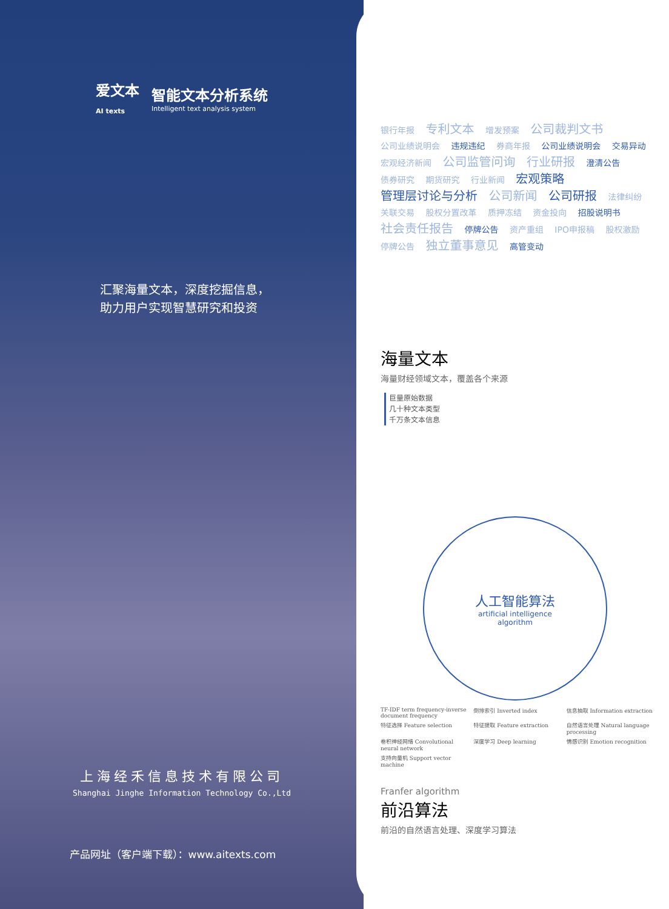爱文本
AI texts
智能文本分析系统
Intelligent text analysis system
汇聚海量文本，深度挖掘信息，
助力用户实现智慧研究和投资
上海经禾信息技术有限公司
Shanghai Jinghe Information Technology Co.,Ltd
产品网址（客户端下载）：www.aitexts.com
银行年报 专利文本 增发预案 公司裁判文书 公司业绩说明会 违规违纪 券商年报 公司业绩说明会 交易异动 宏观经济新闻 公司监管问询 行业研报 澄清公告 债券研究 期货研究 行业新闻 宏观策略 管理层讨论与分析 公司新闻 公司研报 法律纠纷 关联交易 股权分置改革 质押冻结 资金投向 招股说明书 社会责任报告 停牌公告 资产重组 IPO申报稿 股权激励 停牌公告 独立董事意见 高管变动
海量文本
海量财经领域文本，覆盖各个来源
巨量原始数据
几十种文本类型
千万条文本信息
人工智能算法
artificial intelligence
algorithm
TF-IDF term frequency-inverse document frequency
倒排索引 Inverted index
信息抽取 Information extraction
特征选择 Feature selection
特征提取 Feature extraction
自然语言处理 Natural language processing
卷积神经网络 Convolutional neural network
深度学习 Deep learning
情感识别 Emotion recognition
支持向量机 Support vector machine
Franfer algorithm
前沿算法
前沿的自然语言处理、深度学习算法